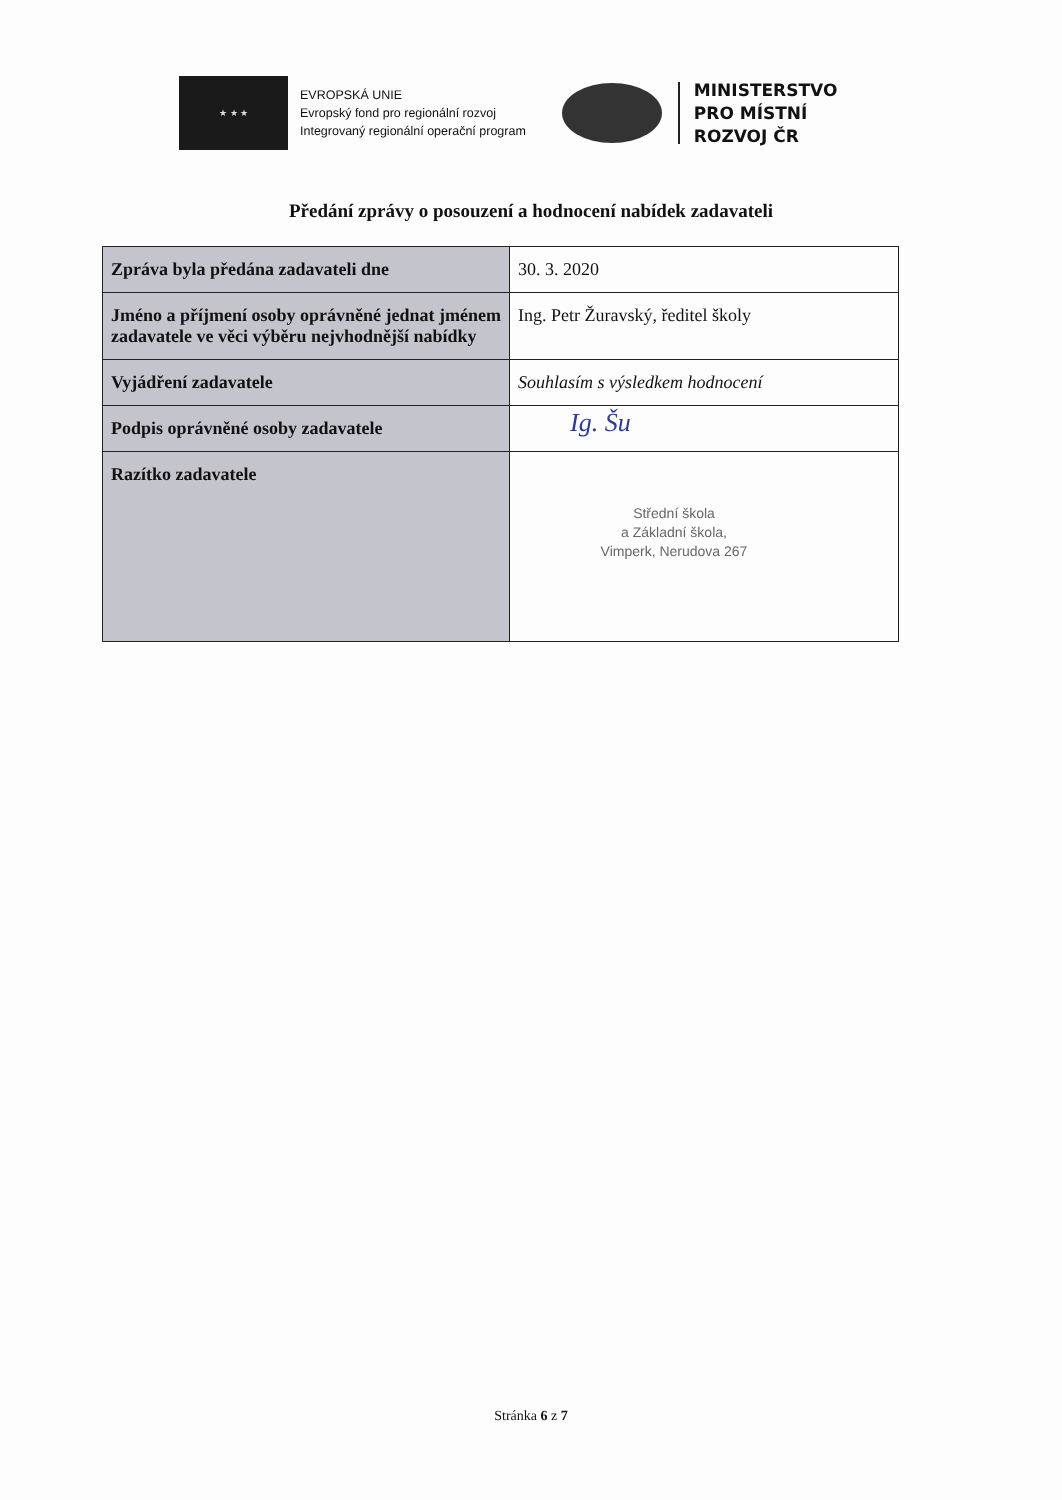★ ★ ★
EVROPSKÁ UNIE
Evropský fond pro regionální rozvoj
Integrovaný regionální operační program
MINISTERSTVO
PRO MÍSTNÍ
ROZVOJ ČR
Předání zprávy o posouzení a hodnocení nabídek zadavateli
| Zpráva byla předána zadavateli dne | 30. 3. 2020 |
| Jméno a příjmení osoby oprávněné jednat jménem zadavatele ve věci výběru nejvhodnější nabídky | Ing. Petr Žuravský, ředitel školy |
| Vyjádření zadavatele | Souhlasím s výsledkem hodnocení |
| Podpis oprávněné osoby zadavatele | Ig. Šu |
| Razítko zadavatele | Střední škola a Základní škola, Vimperk, Nerudova 267 |
Stránka 6 z 7